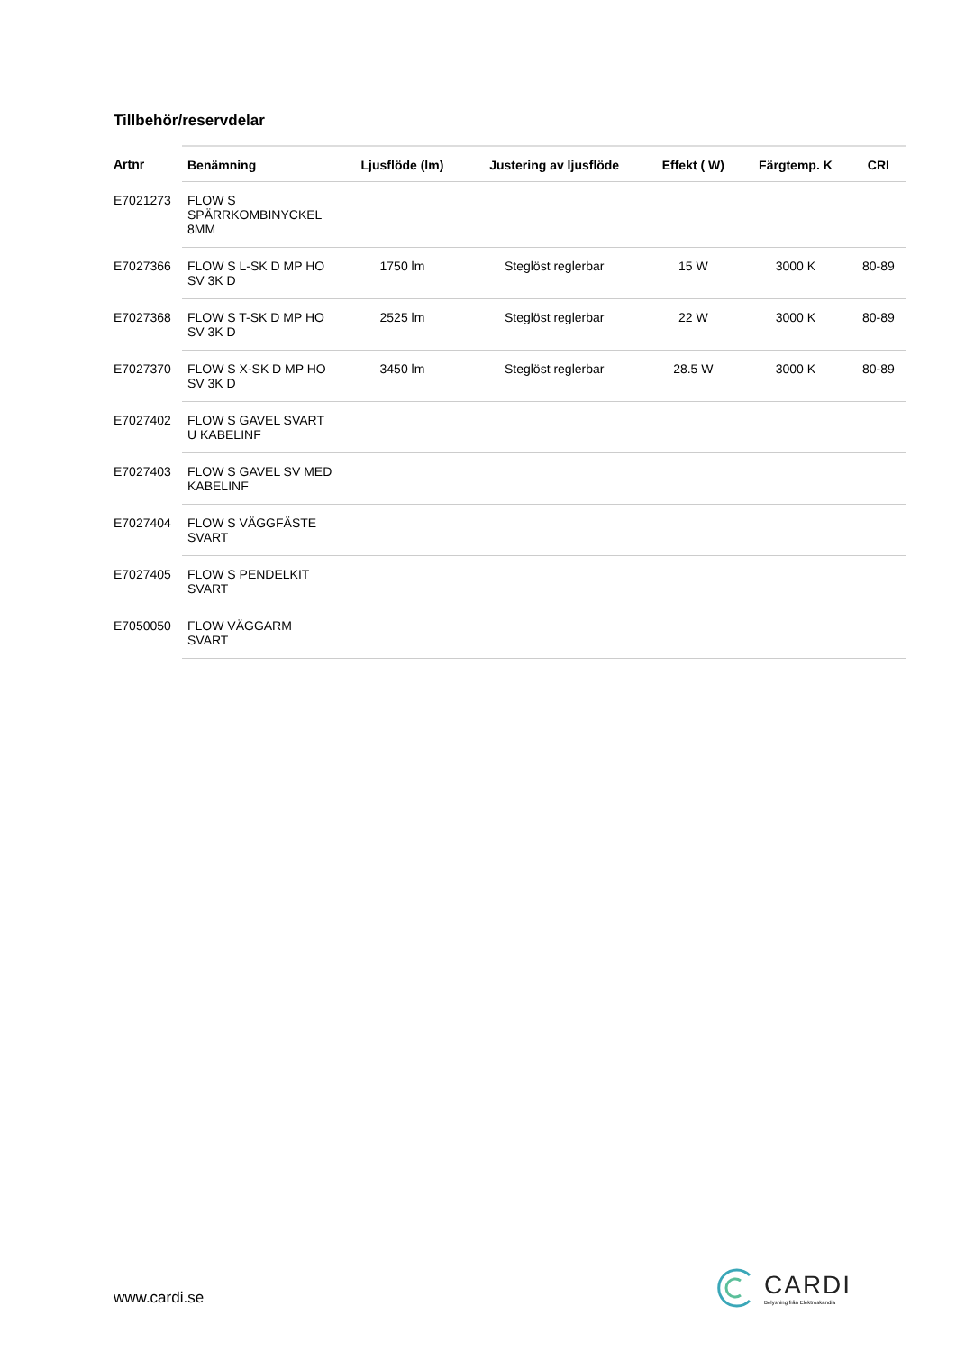Tillbehör/reservdelar
| Artnr | Benämning | Ljusflöde (lm) | Justering av ljusflöde | Effekt ( W) | Färgtemp. K | CRI |
| --- | --- | --- | --- | --- | --- | --- |
| E7021273 | FLOW S SPÄRRKOMBINYCKEL 8MM | | | | | |
| E7027366 | FLOW S L-SK D MP HO SV 3K D | 1750 lm | Steglöst reglerbar | 15 W | 3000 K | 80-89 |
| E7027368 | FLOW S T-SK D MP HO SV 3K D | 2525 lm | Steglöst reglerbar | 22 W | 3000 K | 80-89 |
| E7027370 | FLOW S X-SK D MP HO SV 3K D | 3450 lm | Steglöst reglerbar | 28.5 W | 3000 K | 80-89 |
| E7027402 | FLOW S GAVEL SVART U KABELINF | | | | | |
| E7027403 | FLOW S GAVEL SV MED KABELINF | | | | | |
| E7027404 | FLOW S VÄGGFÄSTE SVART | | | | | |
| E7027405 | FLOW S PENDELKIT SVART | | | | | |
| E7050050 | FLOW VÄGGARM SVART | | | | | |
www.cardi.se
CARDI
Belysning från Elektroskandia